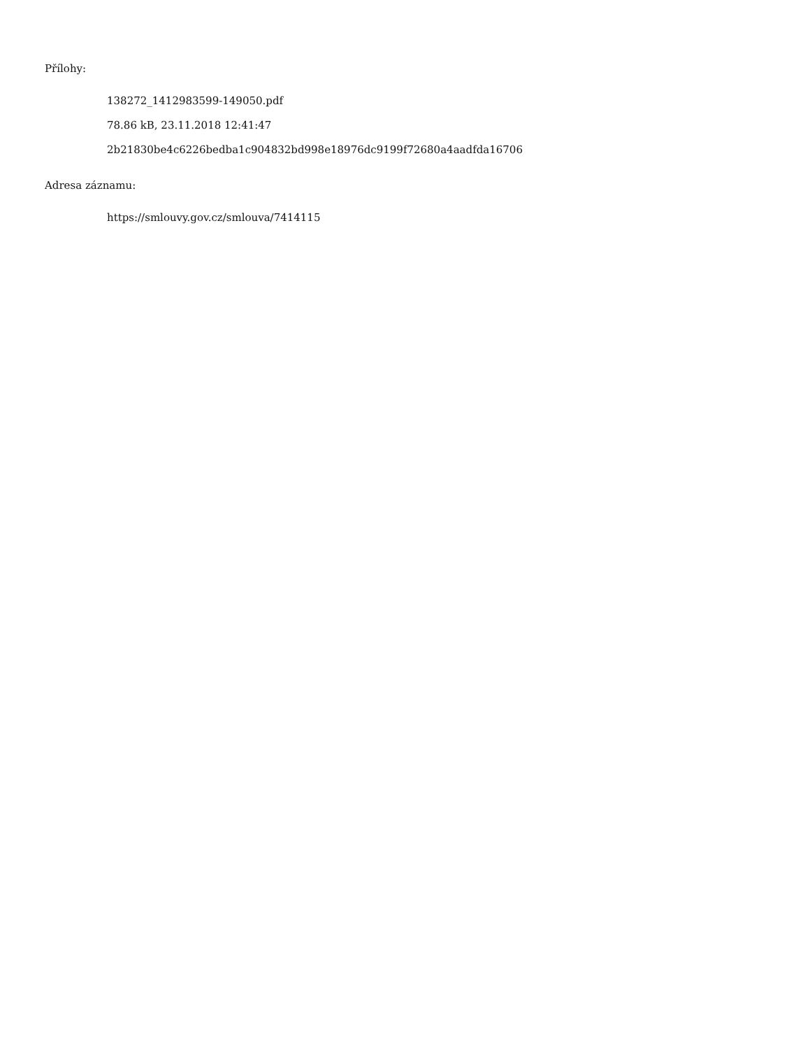Přílohy:
138272_1412983599-149050.pdf
78.86 kB, 23.11.2018 12:41:47
2b21830be4c6226bedba1c904832bd998e18976dc9199f72680a4aadfda16706
Adresa záznamu:
https://smlouvy.gov.cz/smlouva/7414115